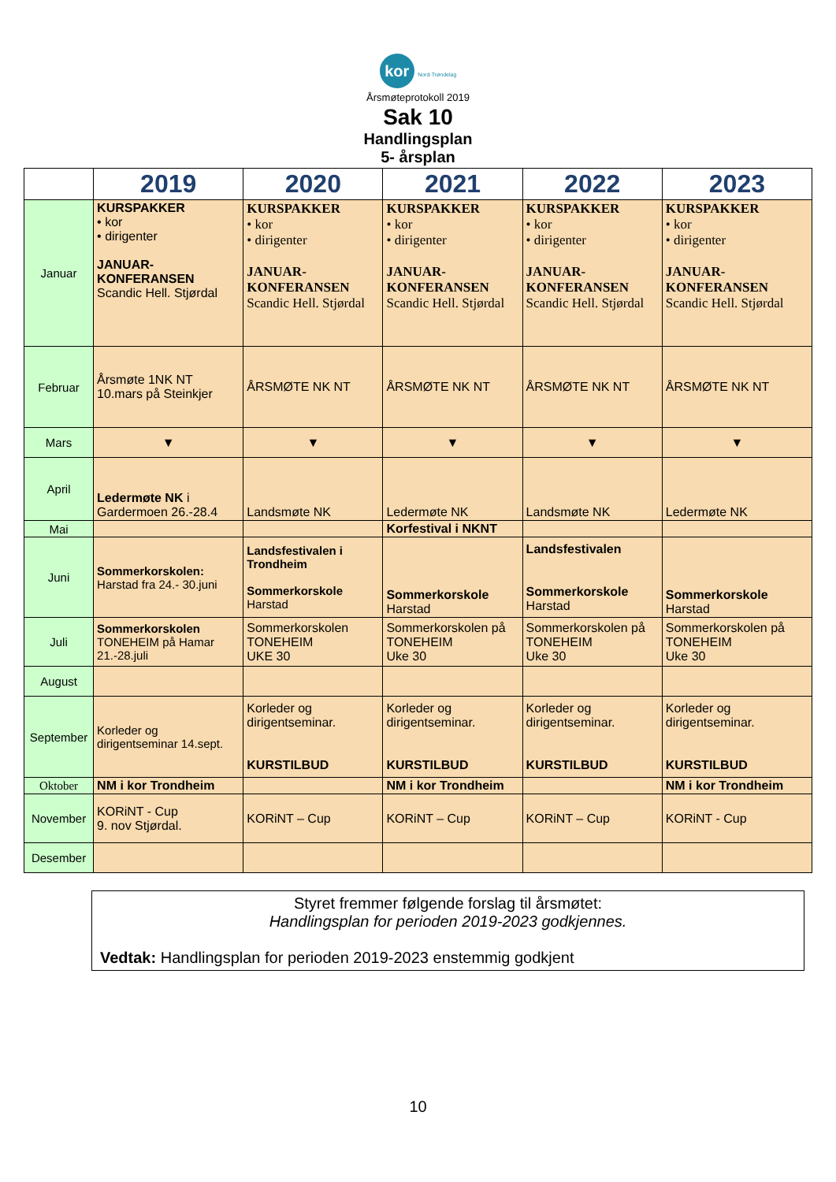kor Nord-Trøndelag
Årsmøteprotokoll 2019
Sak 10
Handlingsplan
5- årsplan
| | 2019 | 2020 | 2021 | 2022 | 2023 |
| --- | --- | --- | --- | --- | --- |
| Januar | KURSPAKKER • kor • dirigenter JANUAR- KONFERANSEN Scandic Hell. Stjørdal | KURSPAKKER • kor • dirigenter JANUAR- KONFERANSEN Scandic Hell. Stjørdal | KURSPAKKER • kor • dirigenter JANUAR- KONFERANSEN Scandic Hell. Stjørdal | KURSPAKKER • kor • dirigenter JANUAR- KONFERANSEN Scandic Hell. Stjørdal | KURSPAKKER • kor • dirigenter JANUAR- KONFERANSEN Scandic Hell. Stjørdal |
| Februar | Årsmøte 1NK NT 10.mars på Steinkjer | ÅRSMØTE NK NT | ÅRSMØTE NK NT | ÅRSMØTE NK NT | ÅRSMØTE NK NT |
| Mars | ▼ | ▼ | ▼ | ▼ | ▼ |
| April | Ledermøte NK i Gardermoen 26.-28.4 | Landsmøte NK | Ledermøte NK | Landsmøte NK | Ledermøte NK |
| Mai | | | Korfestival i NKNT | | |
| Juni | Sommerkorskolen: Harstad fra 24.- 30.juni | Landsfestivalen i Trondheim Sommerkorskole Harstad | Sommerkorskole Harstad | Landsfestivalen Sommerkorskole Harstad | Sommerkorskole Harstad |
| Juli | Sommerkorskolen TONEHEIM på Hamar 21.-28.juli | Sommerkorskolen TONEHEIM UKE 30 | Sommerkorskolen på TONEHEIM Uke 30 | Sommerkorskolen på TONEHEIM Uke 30 | Sommerkorskolen på TONEHEIM Uke 30 |
| August | | | | | |
| September | Korleder og dirigentseminar 14.sept. | Korleder og dirigentseminar. KURSTILBUD | Korleder og dirigentseminar. KURSTILBUD | Korleder og dirigentseminar. KURSTILBUD | Korleder og dirigentseminar. KURSTILBUD |
| Oktober | NM i kor Trondheim | | NM i kor Trondheim | | NM i kor Trondheim |
| November | KORiNT - Cup 9. nov Stjørdal. | KORiNT – Cup | KORiNT – Cup | KORiNT – Cup | KORiNT - Cup |
| Desember | | | | | |
Styret fremmer følgende forslag til årsmøtet:
Handlingsplan for perioden 2019-2023 godkjennes.
Vedtak: Handlingsplan for perioden 2019-2023 enstemmig godkjent
10